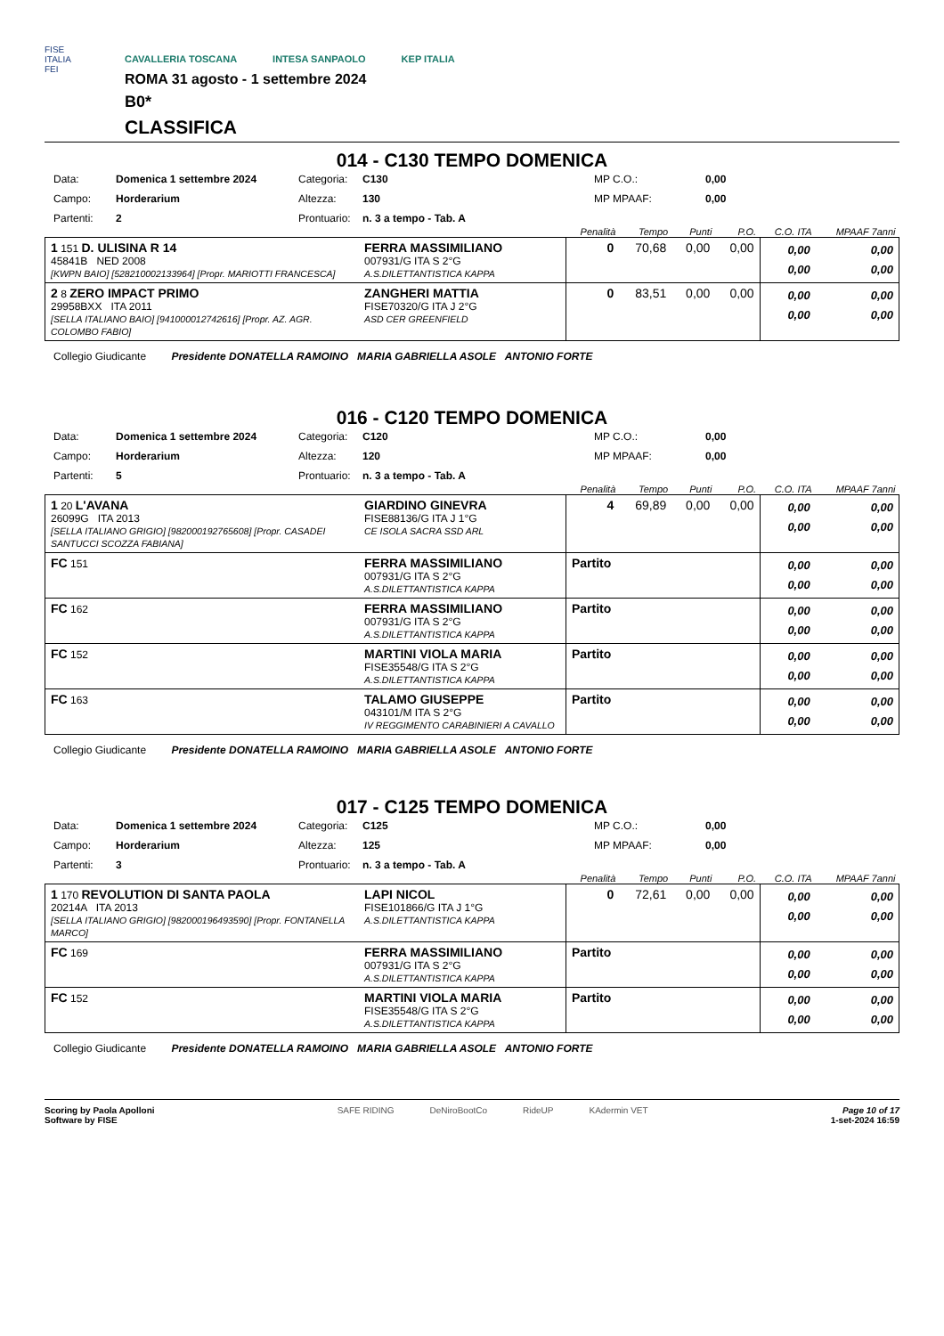FISE
ITALIA
FEI
CAVALLERIA TOSCANA INTESA SANPAOLO KEP ITALIA
ROMA 31 agosto - 1 settembre 2024
B0*
CLASSIFICA
014 - C130 TEMPO DOMENICA
Data: Domenica 1 settembre 2024 Categoria: C130 MP C.O.: 0,00 Campo: Horderarium Altezza: 130 MP MPAAF: 0,00 Partenti: 2 Prontuario: n. 3 a tempo - Tab. A
| | | Penalità | Tempo | Punti | P.O. | C.O. ITA | MPAAF 7anni |
| --- | --- | --- | --- | --- | --- | --- | --- |
| 1 151 D. ULISINA R 14 45841B NED 2008 [KWPN BAIO] [528210002133964] [Propr. MARIOTTI FRANCESCA] | FERRA MASSIMILIANO 007931/G ITA S 2°G A.S.DILETTANTISTICA KAPPA | 0 | 70,68 | 0,00 | 0,00 | 0,00 0,00 | 0,00 0,00 |
| 2 8 ZERO IMPACT PRIMO 29958BXX ITA 2011 [SELLA ITALIANO BAIO] [941000012742616] [Propr. AZ. AGR. COLOMBO FABIO] | ZANGHERI MATTIA FISE70320/G ITA J 2°G ASD CER GREENFIELD | 0 | 83,51 | 0,00 | 0,00 | 0,00 0,00 | 0,00 0,00 |
Collegio Giudicante Presidente DONATELLA RAMOINO MARIA GABRIELLA ASOLE ANTONIO FORTE
016 - C120 TEMPO DOMENICA
Data: Domenica 1 settembre 2024 Categoria: C120 MP C.O.: 0,00 Campo: Horderarium Altezza: 120 MP MPAAF: 0,00 Partenti: 5 Prontuario: n. 3 a tempo - Tab. A
| | | Penalità | Tempo | Punti | P.O. | C.O. ITA | MPAAF 7anni |
| --- | --- | --- | --- | --- | --- | --- | --- |
| 1 20 L'AVANA 26099G ITA 2013 [SELLA ITALIANO GRIGIO] [982000192765608] [Propr. CASADEI SANTUCCI SCOZZA FABIANA] | GIARDINO GINEVRA FISE88136/G ITA J 1°G CE ISOLA SACRA SSD ARL | 4 | 69,89 | 0,00 | 0,00 | 0,00 0,00 | 0,00 0,00 |
| FC 151 | FERRA MASSIMILIANO 007931/G ITA S 2°G A.S.DILETTANTISTICA KAPPA | Partito | | | | 0,00 0,00 | 0,00 0,00 |
| FC 162 | FERRA MASSIMILIANO 007931/G ITA S 2°G A.S.DILETTANTISTICA KAPPA | Partito | | | | 0,00 0,00 | 0,00 0,00 |
| FC 152 | MARTINI VIOLA MARIA FISE35548/G ITA S 2°G A.S.DILETTANTISTICA KAPPA | Partito | | | | 0,00 0,00 | 0,00 0,00 |
| FC 163 | TALAMO GIUSEPPE 043101/M ITA S 2°G IV REGGIMENTO CARABINIERI A CAVALLO | Partito | | | | 0,00 0,00 | 0,00 0,00 |
Collegio Giudicante Presidente DONATELLA RAMOINO MARIA GABRIELLA ASOLE ANTONIO FORTE
017 - C125 TEMPO DOMENICA
Data: Domenica 1 settembre 2024 Categoria: C125 MP C.O.: 0,00 Campo: Horderarium Altezza: 125 MP MPAAF: 0,00 Partenti: 3 Prontuario: n. 3 a tempo - Tab. A
| | | Penalità | Tempo | Punti | P.O. | C.O. ITA | MPAAF 7anni |
| --- | --- | --- | --- | --- | --- | --- | --- |
| 1 170 REVOLUTION DI SANTA PAOLA 20214A ITA 2013 [SELLA ITALIANO GRIGIO] [982000196493590] [Propr. FONTANELLA MARCO] | LAPI NICOL FISE101866/G ITA J 1°G A.S.DILETTANTISTICA KAPPA | 0 | 72,61 | 0,00 | 0,00 | 0,00 0,00 | 0,00 0,00 |
| FC 169 | FERRA MASSIMILIANO 007931/G ITA S 2°G A.S.DILETTANTISTICA KAPPA | Partito | | | | 0,00 0,00 | 0,00 0,00 |
| FC 152 | MARTINI VIOLA MARIA FISE35548/G ITA S 2°G A.S.DILETTANTISTICA KAPPA | Partito | | | | 0,00 0,00 | 0,00 0,00 |
Collegio Giudicante Presidente DONATELLA RAMOINO MARIA GABRIELLA ASOLE ANTONIO FORTE
Scoring by Paola Apolloni
Software by FISE
SAFE RIDING DeNiroBootCo RideUP KAdermin VET
Page 10 of 17
1-set-2024 16:59